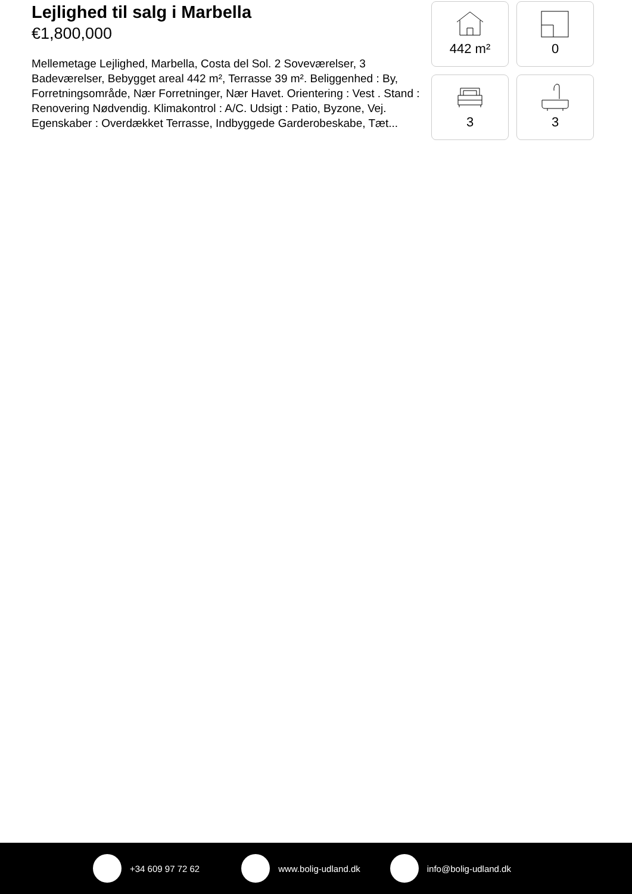Lejlighed til salg i Marbella
€1,800,000
Mellemetage Lejlighed, Marbella, Costa del Sol. 2 Soveværelser, 3 Badeværelser, Bebygget areal 442 m², Terrasse 39 m². Beliggenhed : By, Forretningsområde, Nær Forretninger, Nær Havet. Orientering : Vest . Stand : Renovering Nødvendig. Klimakontrol : A/C. Udsigt : Patio, Byzone, Vej. Egenskaber : Overdækket Terrasse, Indbyggede Garderobeskabe, Tæt...
442 m²
0
3
3
+34 609 97 72 62 www.bolig-udland.dk info@bolig-udland.dk